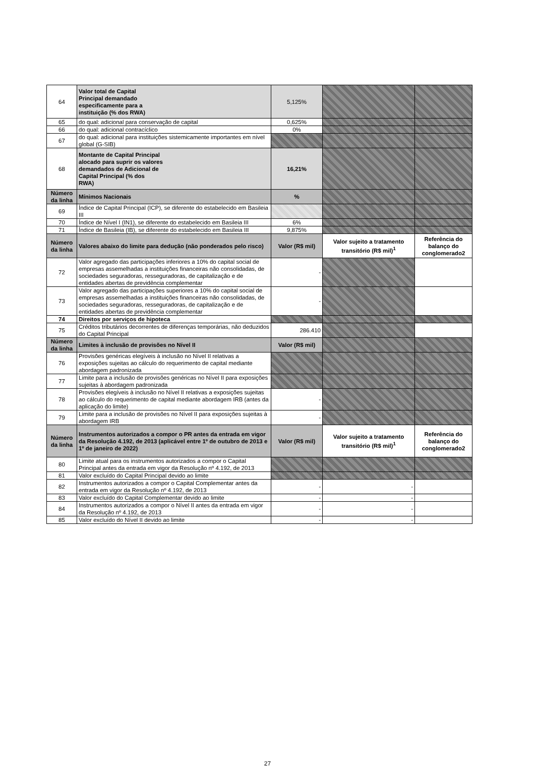| 64 | Valor total de Capital Principal demandado especificamente para a instituição (% dos RWA) | 5,125% | | |
| 65 | do qual: adicional para conservação de capital | 0,625% | | |
| 66 | do qual: adicional contracíclico | 0% | | |
| 67 | do qual: adicional para instituições sistemicamente importantes em nível global (G-SIB) | | | |
| 68 | Montante de Capital Principal alocado para suprir os valores demandados de Adicional de Capital Principal (% dos RWA) | 16,21% | | |
| Número da linha | Mínimos Nacionais | % | | |
| 69 | Índice de Capital Principal (ICP), se diferente do estabelecido em Basileia III | | | |
| 70 | Índice de Nível I (IN1), se diferente do estabelecido em Basileia III | 6% | | |
| 71 | Índice de Basileia (IB), se diferente do estabelecido em Basileia III | 9,875% | | |
| Número da linha | Valores abaixo do limite para dedução (não ponderados pelo risco) | Valor (R$ mil) | Valor sujeito a tratamento transitório (R$ mil)<sup>1</sup> | Referência do balanço do conglomerado2 |
| 72 | Valor agregado das participações inferiores a 10% do capital social de empresas assemelhadas a instituições financeiras não consolidadas, de sociedades seguradoras, resseguradoras, de capitalização e de entidades abertas de previdência complementar | - | | |
| 73 | Valor agregado das participações superiores a 10% do capital social de empresas assemelhadas a instituições financeiras não consolidadas, de sociedades seguradoras, resseguradoras, de capitalização e de entidades abertas de previdência complementar | - | | |
| 74 | Direitos por serviços de hipoteca | | | |
| 75 | Créditos tributários decorrentes de diferenças temporárias, não deduzidos do Capital Principal | 286.410 | | |
| Número da linha | Limites à inclusão de provisões no Nível II | Valor (R$ mil) | | |
| 76 | Provisões genéricas elegíveis à inclusão no Nível II relativas a exposições sujeitas ao cálculo do requerimento de capital mediante abordagem padronizada | | | |
| 77 | Limite para a inclusão de provisões genéricas no Nível II para exposições sujeitas à abordagem padronizada | | | |
| 78 | Provisões elegíveis à inclusão no Nível II relativas a exposições sujeitas ao cálculo do requerimento de capital mediante abordagem IRB (antes da aplicação do limite) | - | | |
| 79 | Limite para a inclusão de provisões no Nível II para exposições sujeitas à abordagem IRB | - | | |
| Número da linha | Instrumentos autorizados a compor o PR antes da entrada em vigor da Resolução 4.192, de 2013 (aplicável entre 1º de outubro de 2013 e 1º de janeiro de 2022) | Valor (R$ mil) | Valor sujeito a tratamento transitório (R$ mil)<sup>1</sup> | Referência do balanço do conglomerado2 |
| 80 | Limite atual para os instrumentos autorizados a compor o Capital Principal antes da entrada em vigor da Resolução nº 4.192, de 2013 | | | |
| 81 | Valor excluído do Capital Principal devido ao limite | | | |
| 82 | Instrumentos autorizados a compor o Capital Complementar antes da entrada em vigor da Resolução nº 4.192, de 2013 | - | - | |
| 83 | Valor excluído do Capital Complementar devido ao limite | - | - | |
| 84 | Instrumentos autorizados a compor o Nível II antes da entrada em vigor da Resolução nº 4.192, de 2013 | - | - | |
| 85 | Valor excluído do Nível II devido ao limite | - | - | |
27